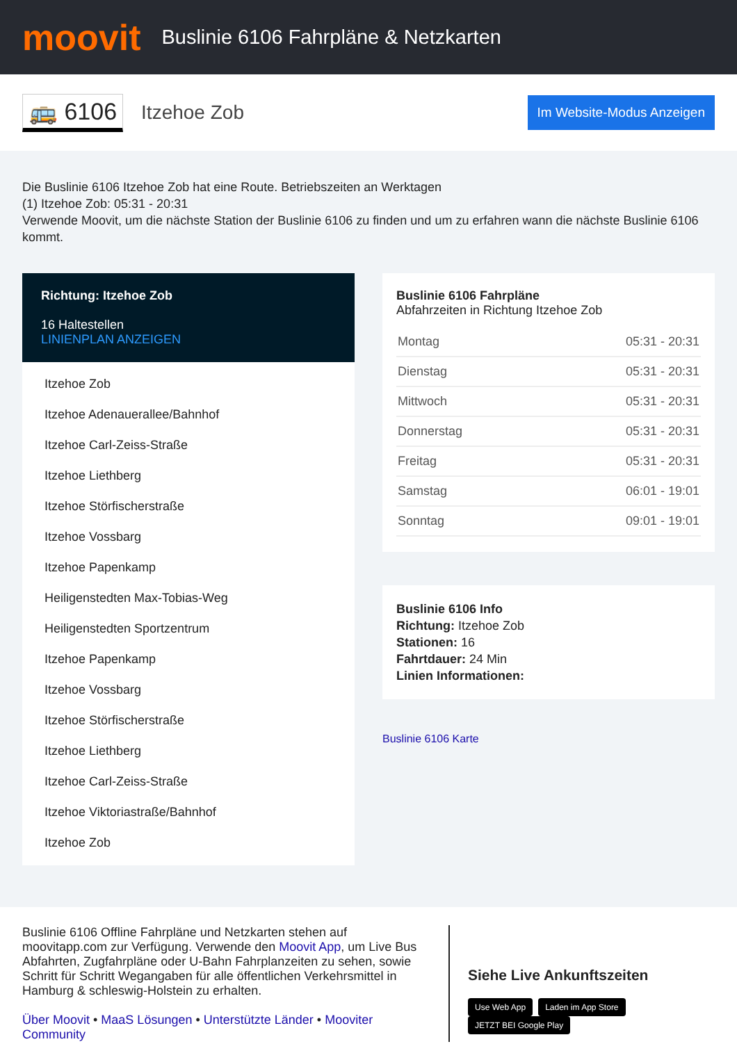moovit
Buslinie 6106 Fahrpläne & Netzkarten
🚌 6106 Itzehoe Zob Im Website-Modus Anzeigen
Die Buslinie 6106 Itzehoe Zob hat eine Route. Betriebszeiten an Werktagen
(1) Itzehoe Zob: 05:31 - 20:31
Verwende Moovit, um die nächste Station der Buslinie 6106 zu finden und um zu erfahren wann die nächste Buslinie 6106 kommt.
Richtung: Itzehoe Zob
16 Haltestellen
LINIENPLAN ANZEIGEN
Itzehoe Zob
Itzehoe Adenauerallee/Bahnhof
Itzehoe Carl-Zeiss-Straße
Itzehoe Liethberg
Itzehoe Störfischerstraße
Itzehoe Vossbarg
Itzehoe Papenkamp
Heiligenstedten Max-Tobias-Weg
Heiligenstedten Sportzentrum
Itzehoe Papenkamp
Itzehoe Vossbarg
Itzehoe Störfischerstraße
Itzehoe Liethberg
Itzehoe Carl-Zeiss-Straße
Itzehoe Viktoriastraße/Bahnhof
Itzehoe Zob
Buslinie 6106 Fahrpläne
Abfahrzeiten in Richtung Itzehoe Zob
| Montag | 05:31 - 20:31 |
| Dienstag | 05:31 - 20:31 |
| Mittwoch | 05:31 - 20:31 |
| Donnerstag | 05:31 - 20:31 |
| Freitag | 05:31 - 20:31 |
| Samstag | 06:01 - 19:01 |
| Sonntag | 09:01 - 19:01 |
Buslinie 6106 Info
Richtung: Itzehoe Zob
Stationen: 16
Fahrtdauer: 24 Min
Linien Informationen:
Buslinie 6106 Karte
Buslinie 6106 Offline Fahrpläne und Netzkarten stehen auf moovitapp.com zur Verfügung. Verwende den Moovit App, um Live Bus Abfahrten, Zugfahrpläne oder U-Bahn Fahrplanzeiten zu sehen, sowie Schritt für Schritt Wegangaben für alle öffentlichen Verkehrsmittel in Hamburg & schleswig-Holstein zu erhalten.
Über Moovit • MaaS Lösungen • Unterstützte Länder • Mooviter Community
Siehe Live Ankunftszeiten
Use Web App Laden im App Store JETZT BEI Google Play